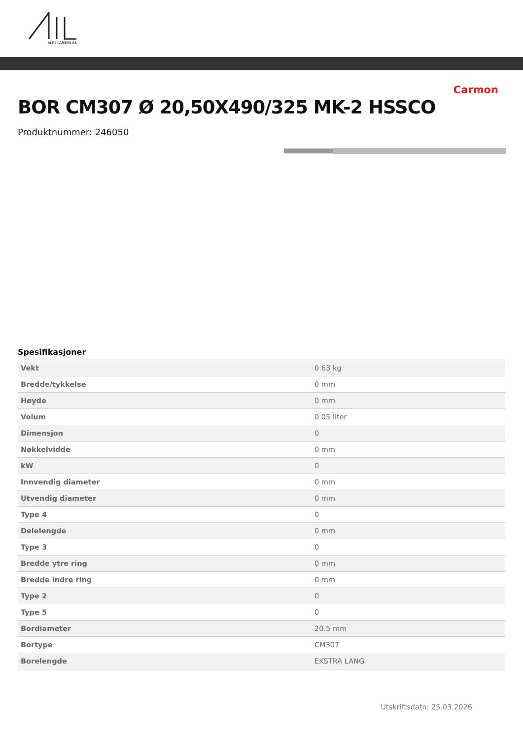ALF I LARSEN AS
Carmon
BOR CM307 Ø 20,50X490/325 MK-2 HSSCO
Produktnummer: 246050
Spesifikasjoner
| Vekt | 0.63 kg |
| Bredde/tykkelse | 0 mm |
| Høyde | 0 mm |
| Volum | 0.05 liter |
| Dimensjon | 0 |
| Nøkkelvidde | 0 mm |
| kW | 0 |
| Innvendig diameter | 0 mm |
| Utvendig diameter | 0 mm |
| Type 4 | 0 |
| Delelengde | 0 mm |
| Type 3 | 0 |
| Bredde ytre ring | 0 mm |
| Bredde indre ring | 0 mm |
| Type 2 | 0 |
| Type 5 | 0 |
| Bordiameter | 20.5 mm |
| Bortype | CM307 |
| Borelengde | EKSTRA LANG |
Utskriftsdato: 25.03.2026